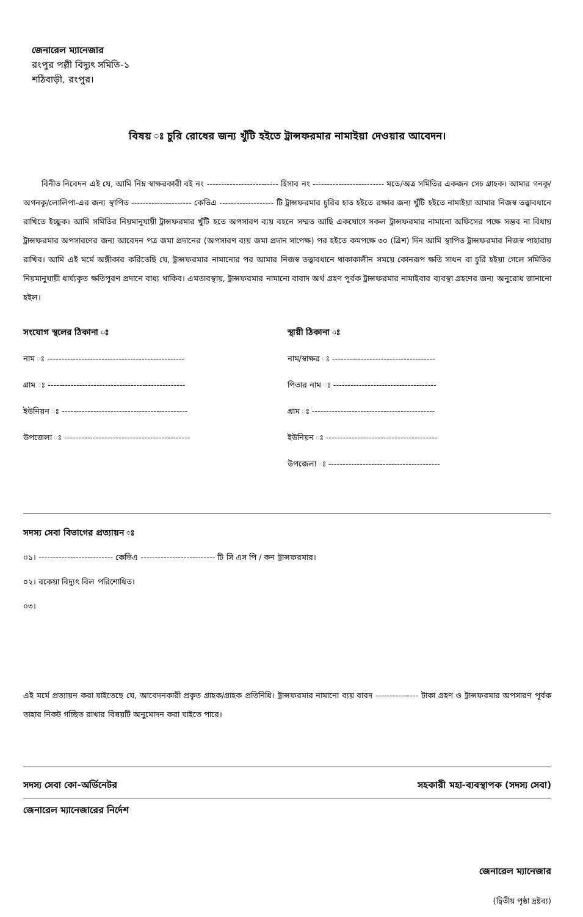জেনারেল ম্যানেজার
রংপুর পল্লী বিদ্যুৎ সমিতি-১
শঠিবাড়ী, রংপুর।
বিষয় ঃ চুরি রোধের জন্য খুঁটি হইতে ট্রান্সফরমার নামাইয়া দেওয়ার আবেদন।
বিনীত নিবেদন এই যে, আমি নিম্ন স্বাক্ষরকারী বই নং ------------------------- হিসাব নং ------------------------- মতে/অত্র সমিতির একজন সেচ গ্রাহক। আমার গনকূ/অগনকূ/লোলিপা-এর জন্য স্থাপিত --------------------- কেভিএ ------------------- টি ট্রান্সফরমার চুরির হাত হইতে রক্ষার জন্য খুঁটি হইতে নামাইয়া আমার নিজস্ব তত্ত্বাবধানে রাখিতে ইচ্ছুক। আমি সমিতির নিয়মানুযায়ী ট্রান্সফরমার খুঁটি হতে অপসারণ ব্যয় বহনে সম্মত আছি একযোগে সকল ট্রান্সফরমার নামানো অফিসের পক্ষে সম্ভব না বিধায় ট্রান্সফরমার অপসারণের জন্য আবেদন পত্র জমা প্রদানের (অপসারণ ব্যয় জমা প্রদান সাপেক্ষ) পর হইতে কমপক্ষে ৩০ (ত্রিশ) দিন আমি স্থাপিত ট্রান্সফরমার নিজস্ব পাহারায় রাখিব। আমি এই মর্মে অঙ্গীকার করিতেছি যে, ট্রান্সফরমার নামানোর পর আমার নিজস্ব তত্ত্বাবধানে থাকাকালীন সময়ে কোনরূপ ক্ষতি সাধন বা চুরি হইয়া গেলে সমিতির নিয়মানুযায়ী ধার্য্যকৃত ক্ষতিপূরণ প্রদানে বাধ্য থাকিব। এমতাবস্থায়, ট্রান্সফরমার নামানো বাবাদ অর্থ গ্রহণ পূর্বক ট্রান্সফরমার নামাইবার ব্যবস্থা গ্রহণের জন্য অনুরোধ জানানো হইল।
সংযোগ স্থলের ঠিকানা ঃ
নাম ঃ ------------------------------------------------
গ্রাম ঃ ------------------------------------------------
ইউনিয়ন ঃ --------------------------------------------
উপজেলা ঃ --------------------------------------------
স্থায়ী ঠিকানা ঃ
নাম/স্বাক্ষর ঃ ------------------------------------
পিতার নাম ঃ ------------------------------------
গ্রাম ঃ -------------------------------------------
ইউনিয়ন ঃ ---------------------------------------
উপজেলা ঃ ---------------------------------------
সদস্য সেবা বিভাগের প্রত্যায়ন ঃ
০১। -------------------------- কেভিএ -------------------------- টি সি এস পি / কন ট্রান্সফরমার।
০২। বকেয়া বিদ্যুৎ বিল পরিশোধিত।
০৩।
এই মর্মে প্রত্যায়ন করা যাইতেছে যে, আবেদনকারী প্রকৃত গ্রাহক/গ্রাহক প্রতিনিধি। ট্রান্সফরমার নামানো ব্যয় বাবদ --------------- টাকা গ্রহণ ও ট্রান্সফরমার অপসারণ পূর্বক তাহার নিকট গচ্ছিত রাখার বিষয়টি অনুমোদন করা যাইতে পারে।
সদস্য সেবা কো-অর্ডিনেটর সহকারী মহা-ব্যবস্থাপক (সদস্য সেবা)
জেনারেল ম্যানেজারের নির্দেশ
জেনারেল ম্যানেজার
(দ্বিতীয় পৃষ্ঠা দ্রষ্টব্য)